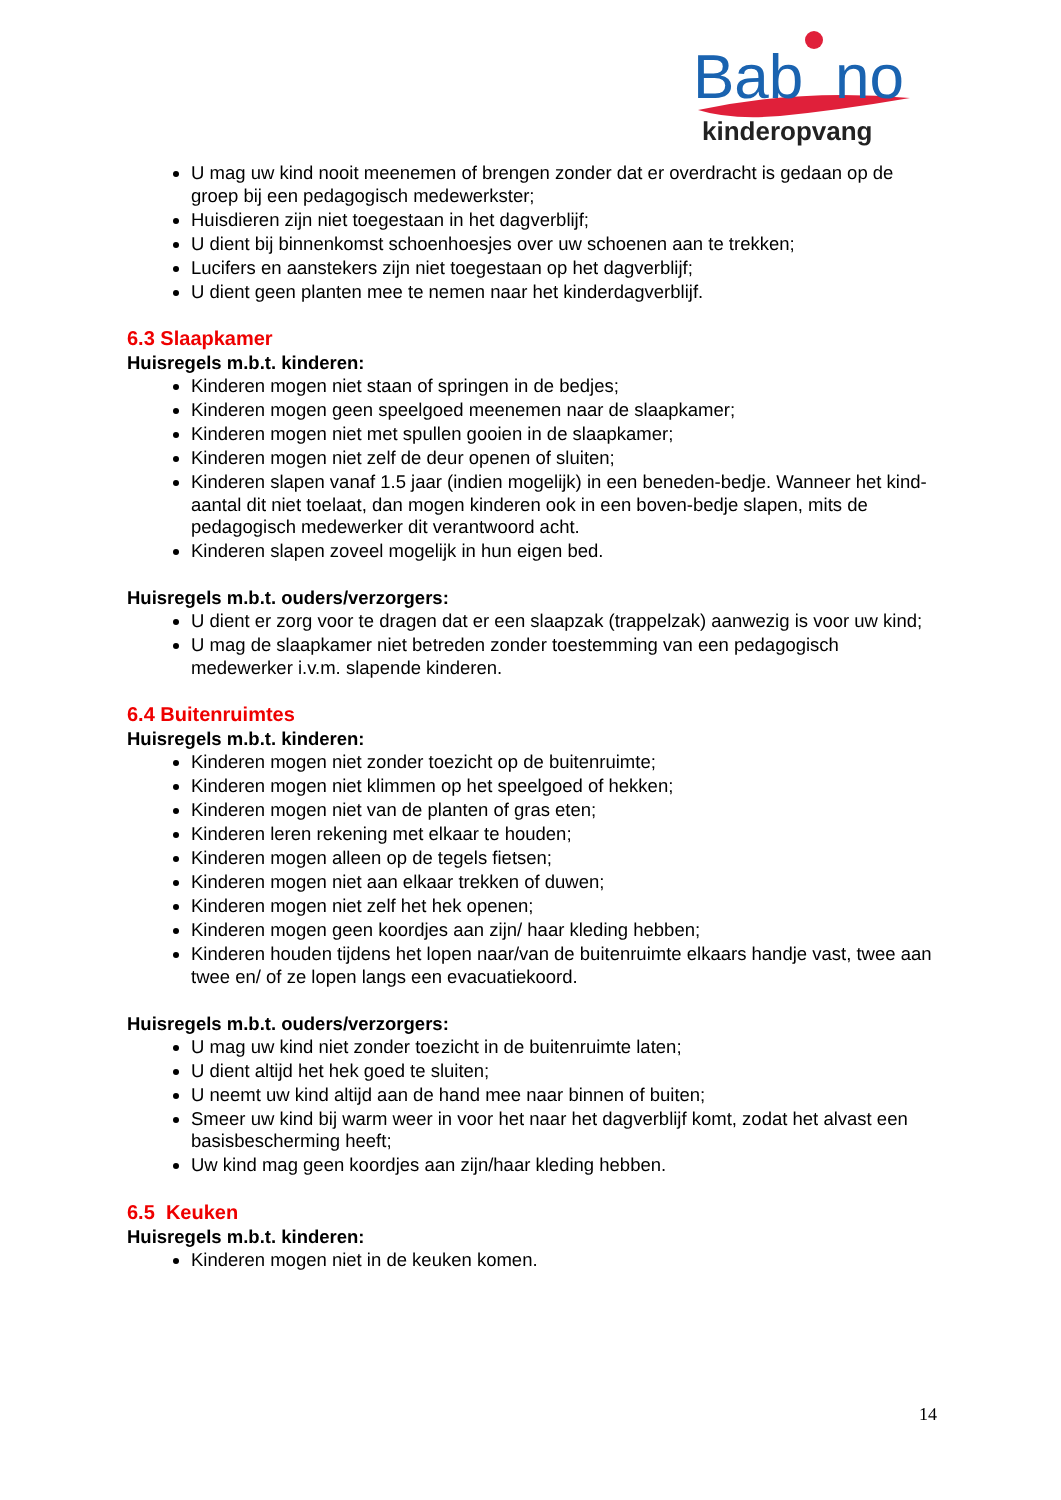Bab
no
kinderopvang
U mag uw kind nooit meenemen of brengen zonder dat er overdracht is gedaan op de groep bij een pedagogisch medewerkster;
Huisdieren zijn niet toegestaan in het dagverblijf;
U dient bij binnenkomst schoenhoesjes over uw schoenen aan te trekken;
Lucifers en aanstekers zijn niet toegestaan op het dagverblijf;
U dient geen planten mee te nemen naar het kinderdagverblijf.
6.3 Slaapkamer
Huisregels m.b.t. kinderen:
Kinderen mogen niet staan of springen in de bedjes;
Kinderen mogen geen speelgoed meenemen naar de slaapkamer;
Kinderen mogen niet met spullen gooien in de slaapkamer;
Kinderen mogen niet zelf de deur openen of sluiten;
Kinderen slapen vanaf 1.5 jaar (indien mogelijk) in een beneden-bedje. Wanneer het kind-aantal dit niet toelaat, dan mogen kinderen ook in een boven-bedje slapen, mits de pedagogisch medewerker dit verantwoord acht.
Kinderen slapen zoveel mogelijk in hun eigen bed.
Huisregels m.b.t. ouders/verzorgers:
U dient er zorg voor te dragen dat er een slaapzak (trappelzak) aanwezig is voor uw kind;
U mag de slaapkamer niet betreden zonder toestemming van een pedagogisch medewerker i.v.m. slapende kinderen.
6.4 Buitenruimtes
Huisregels m.b.t. kinderen:
Kinderen mogen niet zonder toezicht op de buitenruimte;
Kinderen mogen niet klimmen op het speelgoed of hekken;
Kinderen mogen niet van de planten of gras eten;
Kinderen leren rekening met elkaar te houden;
Kinderen mogen alleen op de tegels fietsen;
Kinderen mogen niet aan elkaar trekken of duwen;
Kinderen mogen niet zelf het hek openen;
Kinderen mogen geen koordjes aan zijn/ haar kleding hebben;
Kinderen houden tijdens het lopen naar/van de buitenruimte elkaars handje vast, twee aan twee en/ of ze lopen langs een evacuatiekoord.
Huisregels m.b.t. ouders/verzorgers:
U mag uw kind niet zonder toezicht in de buitenruimte laten;
U dient altijd het hek goed te sluiten;
U neemt uw kind altijd aan de hand mee naar binnen of buiten;
Smeer uw kind bij warm weer in voor het naar het dagverblijf komt, zodat het alvast een basisbescherming heeft;
Uw kind mag geen koordjes aan zijn/haar kleding hebben.
6.5 Keuken
Huisregels m.b.t. kinderen:
Kinderen mogen niet in de keuken komen.
14